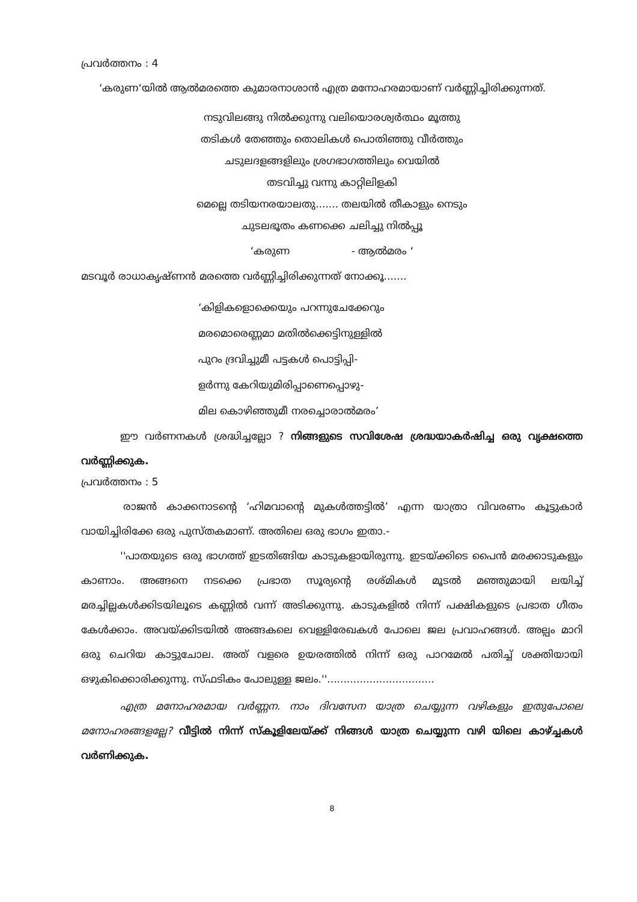പ്രവർത്തനം : 4
‘കരുണ‘യിൽ ആൽമരത്തെ കുമാരനാശാൻ എത്ര മനോഹരമായാണ് വർണ്ണിച്ചിരിക്കുന്നത്.
നടുവിലങ്ങു നിൽക്കുന്നു വലിയൊരശ്വർത്ഥം മൂത്തു
തടികൾ തേഞ്ഞും തൊലികൾ പൊതിഞ്ഞു വീർത്തും
ചടുലദളങ്ങളിലും ശ്രഗഭാഗത്തിലും വെയിൽ
തടവിച്ചു വന്നു കാറ്റിലിളകി
മെല്ലെ തടിയനരയാലതു....... തലയിൽ തീകാളും നെടും
ചുടലഭൂതം കണക്കെ ചലിച്ചു നിൽപ്പൂ
‘കരുണ - ആൽമരം ‘
മടവൂർ രാധാകൃഷ്ണൻ മരത്തെ വർണ്ണിച്ചിരിക്കുന്നത് നോക്കൂ.......
‘കിളികളൊക്കെയും പറന്നുചേക്കേറും
മരമൊരെണ്ണമാ മതിൽക്കെട്ടിനുള്ളിൽ
പുറം ദ്രവിച്ചുമീ പട്ടകൾ പൊട്ടിപ്പി-
ളർന്നു കേറിയുമിരിപ്പാണെപ്പൊഴു-
മില കൊഴിഞ്ഞുമീ നരച്ചൊരാൽമരം’
ഈ വർണനകൾ ശ്രദ്ധിച്ചല്ലോ ? നിങ്ങളുടെ സവിശേഷ ശ്രദ്ധയാകർഷിച്ച ഒരു വൃക്ഷത്തെ വർണ്ണിക്കുക.
പ്രവർത്തനം : 5
രാജൻ കാക്കനാടന്റെ ‘ഹിമവാന്റെ മുകൾത്തട്ടിൽ’ എന്ന യാത്രാ വിവരണം കൂട്ടുകാർ വായിച്ചിരിക്കേ ഒരു പുസ്തകമാണ്. അതിലെ ഒരു ഭാഗം ഇതാ.-
''പാതയുടെ ഒരു ഭാഗത്ത് ഇടതിങ്ങിയ കാടുകളായിരുന്നു. ഇടയ്ക്കിടെ പൈൻ മരക്കാടുകളും കാണാം. അങ്ങനെ നടക്കെ പ്രഭാത സൂര്യന്റെ രശ്മികൾ മൂടൽ മഞ്ഞുമായി ലയിച്ച് മരച്ചില്ലകൾക്കിടയിലൂടെ കണ്ണിൽ വന്ന് അടിക്കുന്നു. കാടുകളിൽ നിന്ന് പക്ഷികളുടെ പ്രഭാത ഗീതം കേൾക്കാം. അവയ്ക്കിടയിൽ അങ്ങകലെ വെള്ളിരേഖകൾ പോലെ ജല പ്രവാഹങ്ങൾ. അല്പം മാറി ഒരു ചെറിയ കാട്ടുചോല. അത് വളരെ ഉയരത്തിൽ നിന്ന് ഒരു പാറമേൽ പതിച്ച് ശക്തിയായി ഒഴുകിക്കൊരിക്കുന്നു. സ്ഫടികം പോലുള്ള ജലം.''.................................
എത്ര മനോഹരമായ വർണ്ണന. നാം ദിവസേന യാത്ര ചെയ്യുന്ന വഴികളും ഇതുപോലെ മനോഹരങ്ങളല്ലേ? വീട്ടിൽ നിന്ന് സ്കൂളിലേയ്ക്ക് നിങ്ങൾ യാത്ര ചെയ്യുന്ന വഴി യിലെ കാഴ്ച്ചകൾ വർണിക്കുക.
8